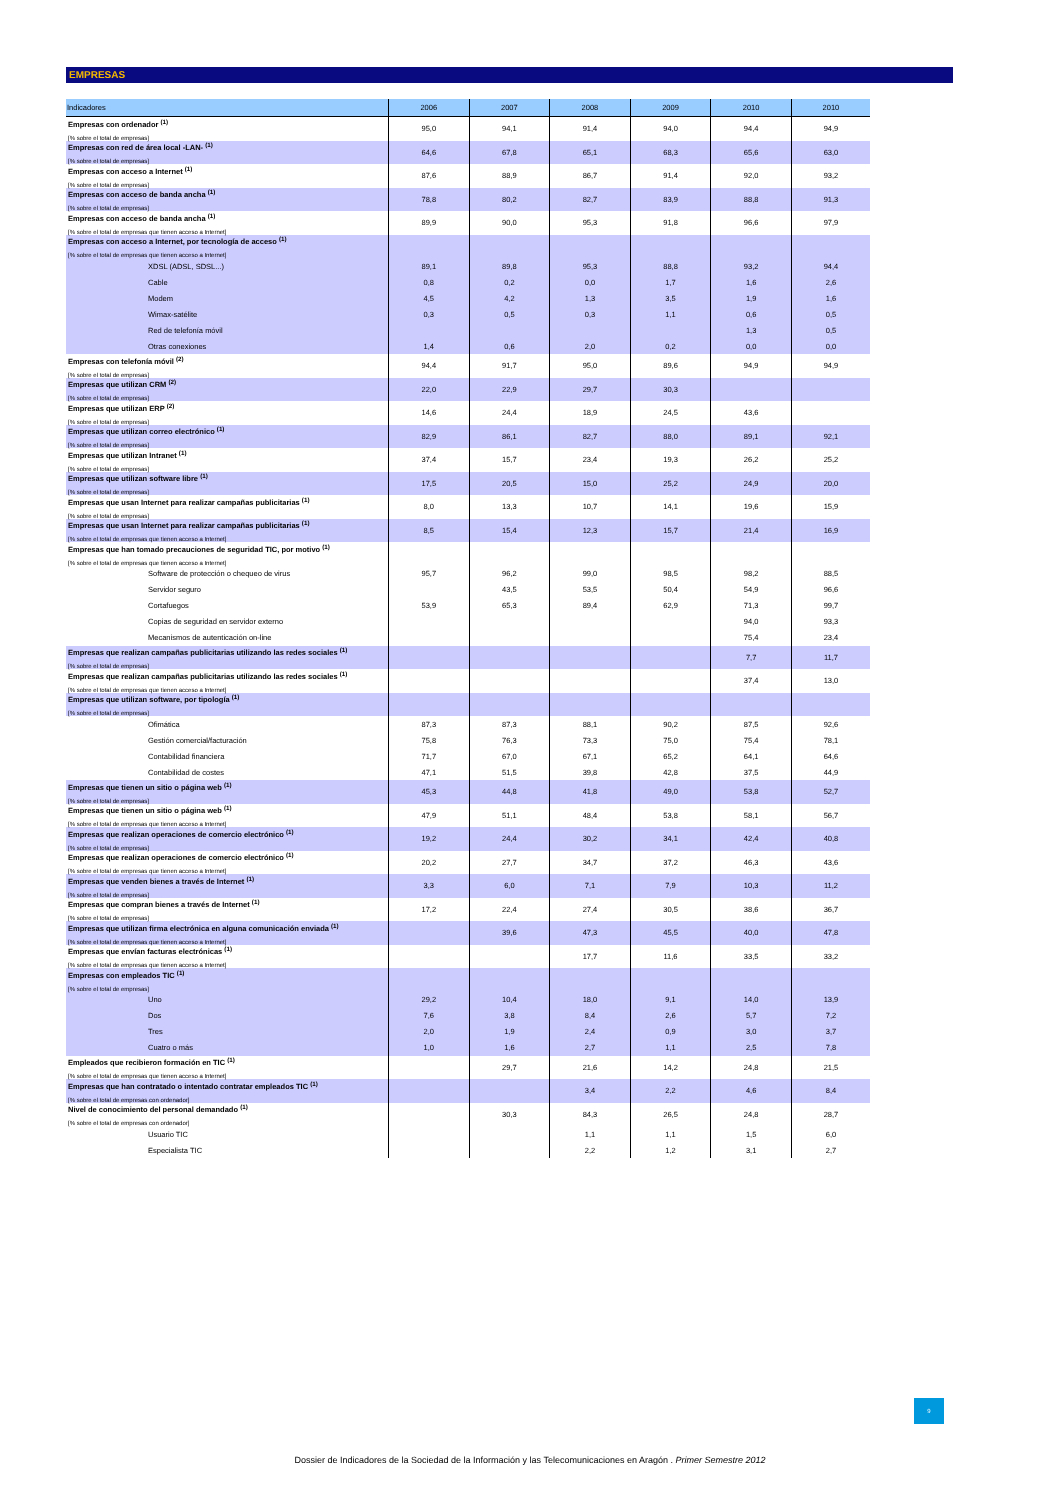EMPRESAS
| Indicadores | 2006 | 2007 | 2008 | 2009 | 2010 | 2010 |
| --- | --- | --- | --- | --- | --- | --- |
| Empresas con ordenador <sup>(1)</sup> [% sobre el total de empresas] | 95,0 | 94,1 | 91,4 | 94,0 | 94,4 | 94,9 |
| Empresas con red de área local -LAN- <sup>(1)</sup> [% sobre el total de empresas] | 64,6 | 67,8 | 65,1 | 68,3 | 65,6 | 63,0 |
| Empresas con acceso a Internet <sup>(1)</sup> [% sobre el total de empresas] | 87,6 | 88,9 | 86,7 | 91,4 | 92,0 | 93,2 |
| Empresas con acceso de banda ancha <sup>(1)</sup> [% sobre el total de empresas] | 78,8 | 80,2 | 82,7 | 83,9 | 88,8 | 91,3 |
| Empresas con acceso de banda ancha <sup>(1)</sup> [% sobre el total de empresas que tienen acceso a Internet] | 89,9 | 90,0 | 95,3 | 91,8 | 96,6 | 97,9 |
| Empresas con acceso a Internet, por tecnología de acceso <sup>(1)</sup> [% sobre el total de empresas que tienen acceso a Internet] | | | | | | |
| XDSL (ADSL, SDSL...) | 89,1 | 89,8 | 95,3 | 88,8 | 93,2 | 94,4 |
| Cable | 0,8 | 0,2 | 0,0 | 1,7 | 1,6 | 2,6 |
| Modem | 4,5 | 4,2 | 1,3 | 3,5 | 1,9 | 1,6 |
| Wimax-satélite | 0,3 | 0,5 | 0,3 | 1,1 | 0,6 | 0,5 |
| Red de telefonía móvil | | | | | 1,3 | 0,5 |
| Otras conexiones | 1,4 | 0,6 | 2,0 | 0,2 | 0,0 | 0,0 |
| Empresas con telefonía móvil <sup>(2)</sup> [% sobre el total de empresas] | 94,4 | 91,7 | 95,0 | 89,6 | 94,9 | 94,9 |
| Empresas que utilizan CRM <sup>(2)</sup> [% sobre el total de empresas] | 22,0 | 22,9 | 29,7 | 30,3 | | |
| Empresas que utilizan ERP <sup>(2)</sup> [% sobre el total de empresas] | 14,6 | 24,4 | 18,9 | 24,5 | 43,6 | |
| Empresas que utilizan correo electrónico <sup>(1)</sup> [% sobre el total de empresas] | 82,9 | 86,1 | 82,7 | 88,0 | 89,1 | 92,1 |
| Empresas que utilizan Intranet <sup>(1)</sup> [% sobre el total de empresas] | 37,4 | 15,7 | 23,4 | 19,3 | 26,2 | 25,2 |
| Empresas que utilizan software libre <sup>(1)</sup> [% sobre el total de empresas] | 17,5 | 20,5 | 15,0 | 25,2 | 24,9 | 20,0 |
| Empresas que usan Internet para realizar campañas publicitarias <sup>(1)</sup> [% sobre el total de empresas] | 8,0 | 13,3 | 10,7 | 14,1 | 19,6 | 15,9 |
| Empresas que usan Internet para realizar campañas publicitarias <sup>(1)</sup> [% sobre el total de empresas que tienen acceso a Internet] | 8,5 | 15,4 | 12,3 | 15,7 | 21,4 | 16,9 |
| Empresas que han tomado precauciones de seguridad TIC, por motivo <sup>(1)</sup> [% sobre el total de empresas que tienen acceso a Internet] | | | | | | |
| Software de protección o chequeo de virus | 95,7 | 96,2 | 99,0 | 98,5 | 98,2 | 88,5 |
| Servidor seguro | | 43,5 | 53,5 | 50,4 | 54,9 | 96,6 |
| Cortafuegos | 53,9 | 65,3 | 89,4 | 62,9 | 71,3 | 99,7 |
| Copias de seguridad en servidor externo | | | | | 94,0 | 93,3 |
| Mecanismos de autenticación on-line | | | | | 75,4 | 23,4 |
| Empresas que realizan campañas publicitarias utilizando las redes sociales <sup>(1)</sup> [% sobre el total de empresas] | | | | | 7,7 | 11,7 |
| Empresas que realizan campañas publicitarias utilizando las redes sociales <sup>(1)</sup> [% sobre el total de empresas que tienen acceso a Internet] | | | | | 37,4 | 13,0 |
| Empresas que utilizan software, por tipología <sup>(1)</sup> [% sobre el total de empresas] | | | | | | |
| Ofimática | 87,3 | 87,3 | 88,1 | 90,2 | 87,5 | 92,6 |
| Gestión comercial/facturación | 75,8 | 76,3 | 73,3 | 75,0 | 75,4 | 78,1 |
| Contabilidad financiera | 71,7 | 67,0 | 67,1 | 65,2 | 64,1 | 64,6 |
| Contabilidad de costes | 47,1 | 51,5 | 39,8 | 42,8 | 37,5 | 44,9 |
| Empresas que tienen un sitio o página web <sup>(1)</sup> [% sobre el total de empresas] | 45,3 | 44,8 | 41,8 | 49,0 | 53,8 | 52,7 |
| Empresas que tienen un sitio o página web <sup>(1)</sup> [% sobre el total de empresas que tienen acceso a Internet] | 47,9 | 51,1 | 48,4 | 53,8 | 58,1 | 56,7 |
| Empresas que realizan operaciones de comercio electrónico <sup>(1)</sup> [% sobre el total de empresas] | 19,2 | 24,4 | 30,2 | 34,1 | 42,4 | 40,8 |
| Empresas que realizan operaciones de comercio electrónico <sup>(1)</sup> [% sobre el total de empresas que tienen acceso a Internet] | 20,2 | 27,7 | 34,7 | 37,2 | 46,3 | 43,6 |
| Empresas que venden bienes a través de Internet <sup>(1)</sup> [% sobre el total de empresas] | 3,3 | 6,0 | 7,1 | 7,9 | 10,3 | 11,2 |
| Empresas que compran bienes a través de Internet <sup>(1)</sup> [% sobre el total de empresas] | 17,2 | 22,4 | 27,4 | 30,5 | 38,6 | 36,7 |
| Empresas que utilizan firma electrónica en alguna comunicación enviada <sup>(1)</sup> [% sobre el total de empresas que tienen acceso a Internet] | | 39,6 | 47,3 | 45,5 | 40,0 | 47,8 |
| Empresas que envían facturas electrónicas <sup>(1)</sup> [% sobre el total de empresas que tienen acceso a Internet] | | | 17,7 | 11,6 | 33,5 | 33,2 |
| Empresas con empleados TIC <sup>(1)</sup> [% sobre el total de empresas] | | | | | | |
| Uno | 29,2 | 10,4 | 18,0 | 9,1 | 14,0 | 13,9 |
| Dos | 7,6 | 3,8 | 8,4 | 2,6 | 5,7 | 7,2 |
| Tres | 2,0 | 1,9 | 2,4 | 0,9 | 3,0 | 3,7 |
| Cuatro o más | 1,0 | 1,6 | 2,7 | 1,1 | 2,5 | 7,8 |
| Empleados que recibieron formación en TIC <sup>(1)</sup> [% sobre el total de empresas que tienen acceso a Internet] | | 29,7 | 21,6 | 14,2 | 24,8 | 21,5 |
| Empresas que han contratado o intentado contratar empleados TIC <sup>(1)</sup> [% sobre el total de empresas con ordenador] | | | 3,4 | 2,2 | 4,6 | 8,4 |
| Nivel de conocimiento del personal demandado <sup>(1)</sup> [% sobre el total de empresas con ordenador] | | 30,3 | 84,3 | 26,5 | 24,8 | 28,7 |
| Usuario TIC | | | 1,1 | 1,1 | 1,5 | 6,0 |
| Especialista TIC | | | 2,2 | 1,2 | 3,1 | 2,7 |
9
Dossier de Indicadores de la Sociedad de la Información y las Telecomunicaciones en Aragón . Primer Semestre 2012